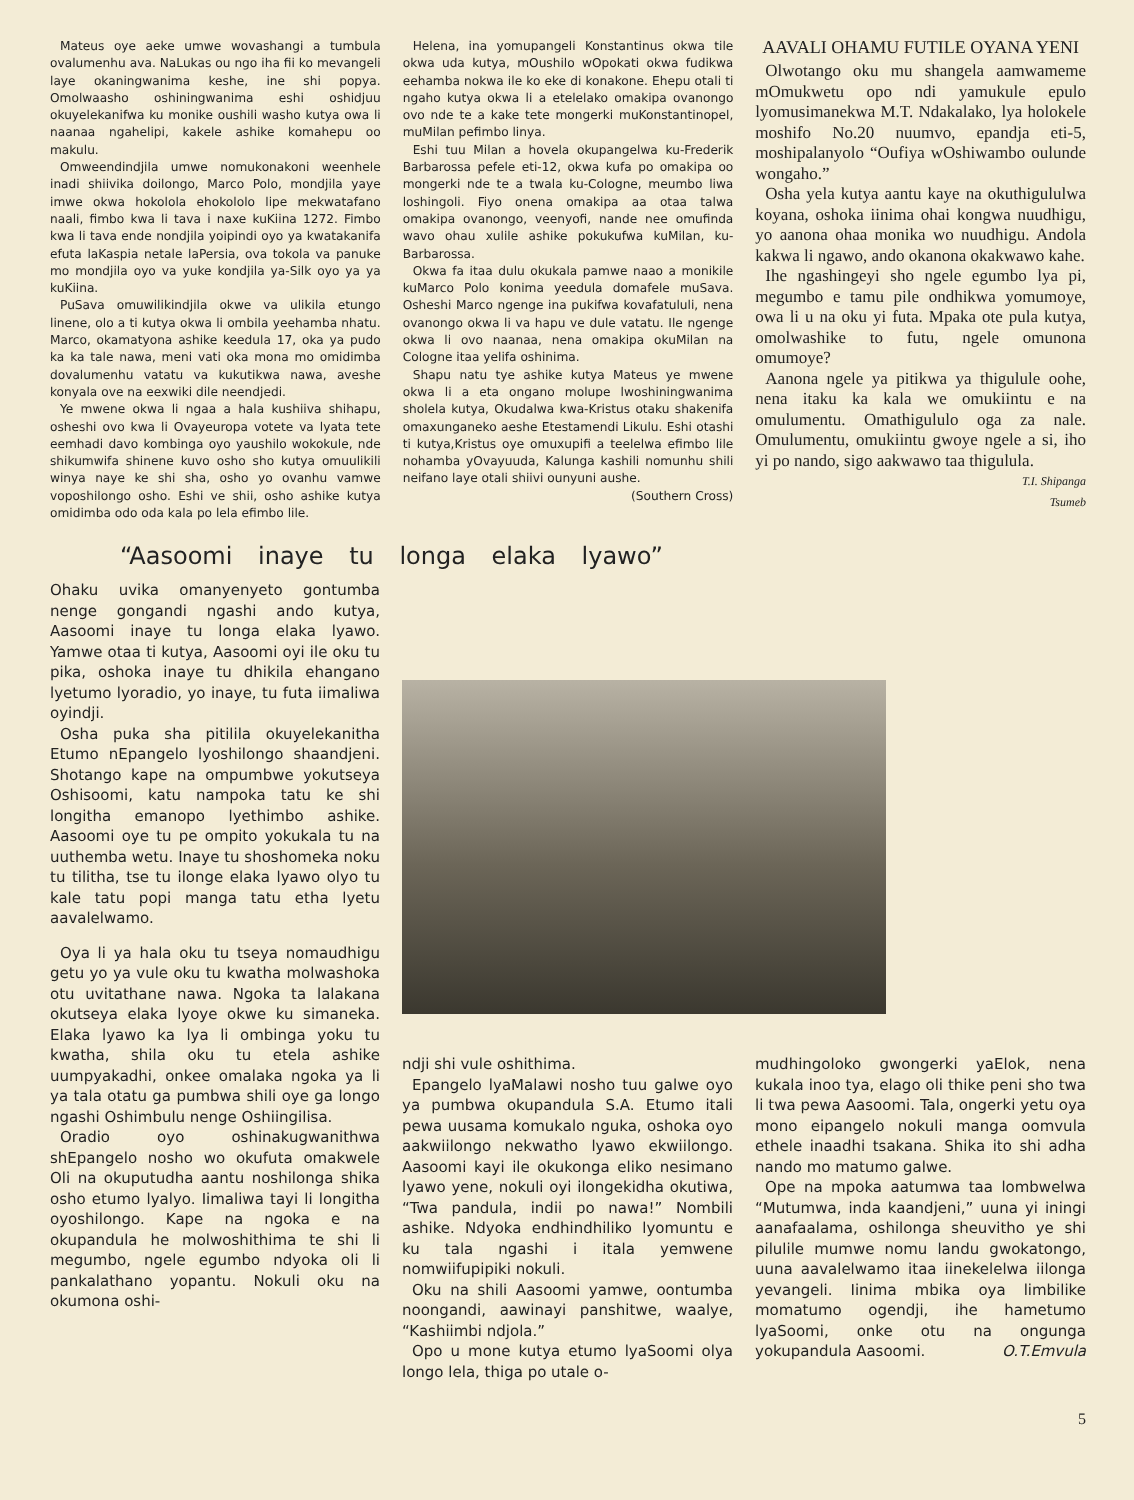Mateus oye aeke umwe wovashangi a tumbula ovalumenhu ava. NaLukas ou ngo iha fii ko mevangeli laye okaningwanima keshe, ine shi popya. Omolwaasho oshiningwanima eshi oshidjuu okuyelekanifwa ku monike oushili washo kutya owa li naanaa ngahelipi, kakele ashike komahepu oo makulu.
Omweendindjila umwe nomukonakoni weenhele inadi shiivika doilongo, Marco Polo, mondjila yaye imwe okwa hokolola ehokololo lipe mekwatafano naali, fimbo kwa li tava i naxe kuKiina 1272. Fimbo kwa li tava ende nondjila yoipindi oyo ya kwatakanifa efuta laKaspia netale laPersia, ova tokola va panuke mo mondjila oyo va yuke kondjila ya-Silk oyo ya ya kuKiina.
PuSava omuwilikindjila okwe va ulikila etungo linene, olo a ti kutya okwa li ombila yeehamba nhatu. Marco, okamatyona ashike keedula 17, oka ya pudo ka ka tale nawa, meni vati oka mona mo omidimba dovalumenhu vatatu va kukutikwa nawa, aveshe konyala ove na eexwiki dile neendjedi.
Ye mwene okwa li ngaa a hala kushiiva shihapu, osheshi ovo kwa li Ovayeuropa votete va lyata tete eemhadi davo kombinga oyo yaushilo wokokule, nde shikumwifa shinene kuvo osho sho kutya omuulikili winya naye ke shi sha, osho yo ovanhu vamwe voposhilongo osho. Eshi ve shii, osho ashike kutya omidimba odo oda kala po lela efimbo lile.
Helena, ina yomupangeli Konstantinus okwa tile okwa uda kutya, mOushilo wOpokati okwa fudikwa eehamba nokwa ile ko eke di konakone. Ehepu otali ti ngaho kutya okwa li a etelelako omakipa ovanongo ovo nde te a kake tete mongerki muKonstantinopel, muMilan pefimbo linya.
Eshi tuu Milan a hovela okupangelwa ku-Frederik Barbarossa pefele eti-12, okwa kufa po omakipa oo mongerki nde te a twala ku-Cologne, meumbo liwa loshingoli. Fiyo onena omakipa aa otaa talwa omakipa ovanongo, veenyofi, nande nee omufinda wavo ohau xulile ashike pokukufwa kuMilan, ku-Barbarossa.
Okwa fa itaa dulu okukala pamwe naao a monikile kuMarco Polo konima yeedula domafele muSava. Osheshi Marco ngenge ina pukifwa kovafatululi, nena ovanongo okwa li va hapu ve dule vatatu. Ile ngenge okwa li ovo naanaa, nena omakipa okuMilan na Cologne itaa yelifa oshinima.
Shapu natu tye ashike kutya Mateus ye mwene okwa li a eta ongano molupe lwoshiningwanima sholela kutya, Okudalwa kwa-Kristus otaku shakenifa omaxunganeko aeshe Etestamendi Likulu. Eshi otashi ti kutya,Kristus oye omuxupifi a teelelwa efimbo lile nohamba yOvayuuda, Kalunga kashili nomunhu shili neifano laye otali shiivi ounyuni aushe.
(Southern Cross)
AAVALI OHAMU FUTILE OYANA YENI
Olwotango oku mu shangela aamwameme mOmukwetu opo ndi yamukule epulo lyomusimanekwa M.T. Ndakalako, lya holokele moshifo No.20 nuumvo, epandja eti-5, moshipalanyolo “Oufiya wOshiwambo oulunde wongaho.”
Osha yela kutya aantu kaye na okuthigululwa koyana, oshoka iinima ohai kongwa nuudhigu, yo aanona ohaa monika wo nuudhigu. Andola kakwa li ngawo, ando okanona okakwawo kahe.
Ihe ngashingeyi sho ngele egumbo lya pi, megumbo e tamu pile ondhikwa yomumoye, owa li u na oku yi futa. Mpaka ote pula kutya, omolwashike to futu, ngele omunona omumoye?
Aanona ngele ya pitikwa ya thigulule oohe, nena itaku ka kala we omukiintu e na omulumentu. Omathigululo oga za nale. Omulumentu, omukiintu gwoye ngele a si, iho yi po nando, sigo aakwawo taa thigulula.
T.I. Shipanga
Tsumeb
“Aasoomi inaye tu longa elaka lyawo”
Ohaku uvika omanyenyeto gontumba nenge gongandi ngashi ando kutya, Aasoomi inaye tu longa elaka lyawo. Yamwe otaa ti kutya, Aasoomi oyi ile oku tu pika, oshoka inaye tu dhikila ehangano lyetumo lyoradio, yo inaye, tu futa iimaliwa oyindji.
Osha puka sha pitilila okuyelekanitha Etumo nEpangelo lyoshilongo shaandjeni. Shotango kape na ompumbwe yokutseya Oshisoomi, katu nampoka tatu ke shi longitha emanopo lyethimbo ashike. Aasoomi oye tu pe ompito yokukala tu na uuthemba wetu. Inaye tu shoshomeka noku tu tilitha, tse tu ilonge elaka lyawo olyo tu kale tatu popi manga tatu etha lyetu aavalelwamo.
Oya li ya hala oku tu tseya nomaudhigu getu yo ya vule oku tu kwatha molwashoka otu uvitathane nawa. Ngoka ta lalakana okutseya elaka lyoye okwe ku simaneka. Elaka lyawo ka lya li ombinga yoku tu kwatha, shila oku tu etela ashike uumpyakadhi, onkee omalaka ngoka ya li ya tala otatu ga pumbwa shili oye ga longo ngashi Oshimbulu nenge Oshiingilisa.
Oradio oyo oshinakugwanithwa shEpangelo nosho wo okufuta omakwele Oli na okuputudha aantu noshilonga shika osho etumo lyalyo. Iimaliwa tayi li longitha oyoshilongo. Kape na ngoka e na okupandula he molwoshithima te shi li megumbo, ngele egumbo ndyoka oli li pankalathano yopantu. Nokuli oku na okumona oshi-
ndji shi vule oshithima.
Epangelo lyaMalawi nosho tuu galwe oyo ya pumbwa okupandula S.A. Etumo itali pewa uusama komukalo nguka, oshoka oyo aakwiilongo nekwatho lyawo ekwiilongo. Aasoomi kayi ile okukonga eliko nesimano lyawo yene, nokuli oyi ilongekidha okutiwa, “Twa pandula, indii po nawa!” Nombili ashike. Ndyoka endhindhiliko lyomuntu e ku tala ngashi i itala yemwene nomwiifupipiki nokuli.
Oku na shili Aasoomi yamwe, oontumba noongandi, aawinayi panshitwe, waalye, “Kashiimbi ndjola.”
Opo u mone kutya etumo lyaSoomi olya longo lela, thiga po utale o-
mudhingoloko gwongerki yaElok, nena kukala inoo tya, elago oli thike peni sho twa li twa pewa Aasoomi. Tala, ongerki yetu oya mono eipangelo nokuli manga oomvula ethele inaadhi tsakana. Shika ito shi adha nando mo matumo galwe.
Ope na mpoka aatumwa taa lombwelwa “Mutumwa, inda kaandjeni,” uuna yi iningi aanafaalama, oshilonga sheuvitho ye shi pilulile mumwe nomu landu gwokatongo, uuna aavalelwamo itaa iinekelelwa iilonga yevangeli. Iinima mbika oya limbilike momatumo ogendji, ihe hametumo lyaSoomi, onke otu na ongunga yokupandula Aasoomi. O.T.Emvula
5